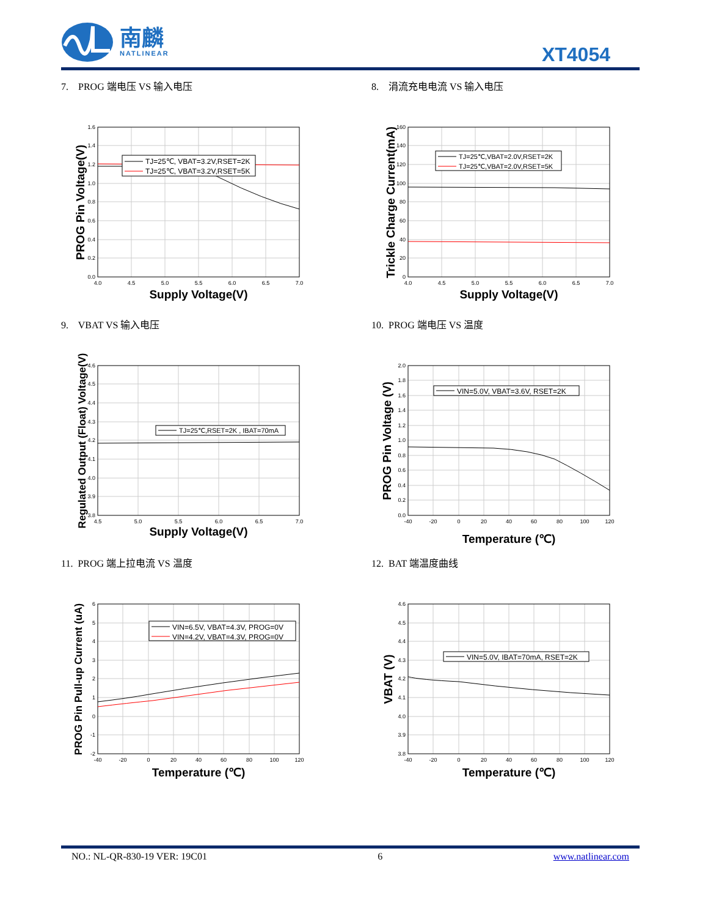南麟
NATLINEAR
XT4054
7. PROG 端电压 VS 输入电压
TJ=25℃, VBAT=3.2V,RSET=2K
TJ=25℃, VBAT=3.2V,RSET=5K
1.6
1.4
1.2
1.0
0.8
0.6
0.4
0.2
0.0
4.0
4.5
5.0
5.5
6.0
6.5
7.0
Supply Voltage(V)
PROG Pin Voltage(V)
8. 涓流充电电流 VS 输入电压
TJ=25℃,VBAT=2.0V,RSET=2K
TJ=25℃,VBAT=2.0V,RSET=5K
160
140
120
100
80
60
40
20
0
4.0
4.5
5.0
5.5
6.0
6.5
7.0
Supply Voltage(V)
Trickle Charge Current(mA)
9. VBAT VS 输入电压
TJ=25℃,RSET=2K , IBAT=70mA
4.6
4.5
4.4
4.3
4.2
4.1
4.0
3.9
3.8
4.5
5.0
5.5
6.0
6.5
7.0
Supply Voltage(V)
Regulated Output (Float) Voltage(V)
10. PROG 端电压 VS 温度
VIN=5.0V, VBAT=3.6V, RSET=2K
2.0
1.8
1.6
1.4
1.2
1.0
0.8
0.6
0.4
0.2
0.0
-40
-20
0
20
40
60
80
100
120
Temperature (℃)
PROG Pin Voltage (V)
11. PROG 端上拉电流 VS 温度
VIN=6.5V, VBAT=4.3V, PROG=0V
VIN=4.2V, VBAT=4.3V, PROG=0V
6
5
4
3
2
1
0
-1
-2
-40
-20
0
20
40
60
80
100
120
Temperature (℃)
PROG Pin Pull-up Current (uA)
12. BAT 端温度曲线
VIN=5.0V, IBAT=70mA, RSET=2K
4.6
4.5
4.4
4.3
4.2
4.1
4.0
3.9
3.8
-40
-20
0
20
40
60
80
100
120
Temperature (℃)
VBAT (V)
NO.: NL-QR-830-19 VER: 19C01 6 www.natlinear.com